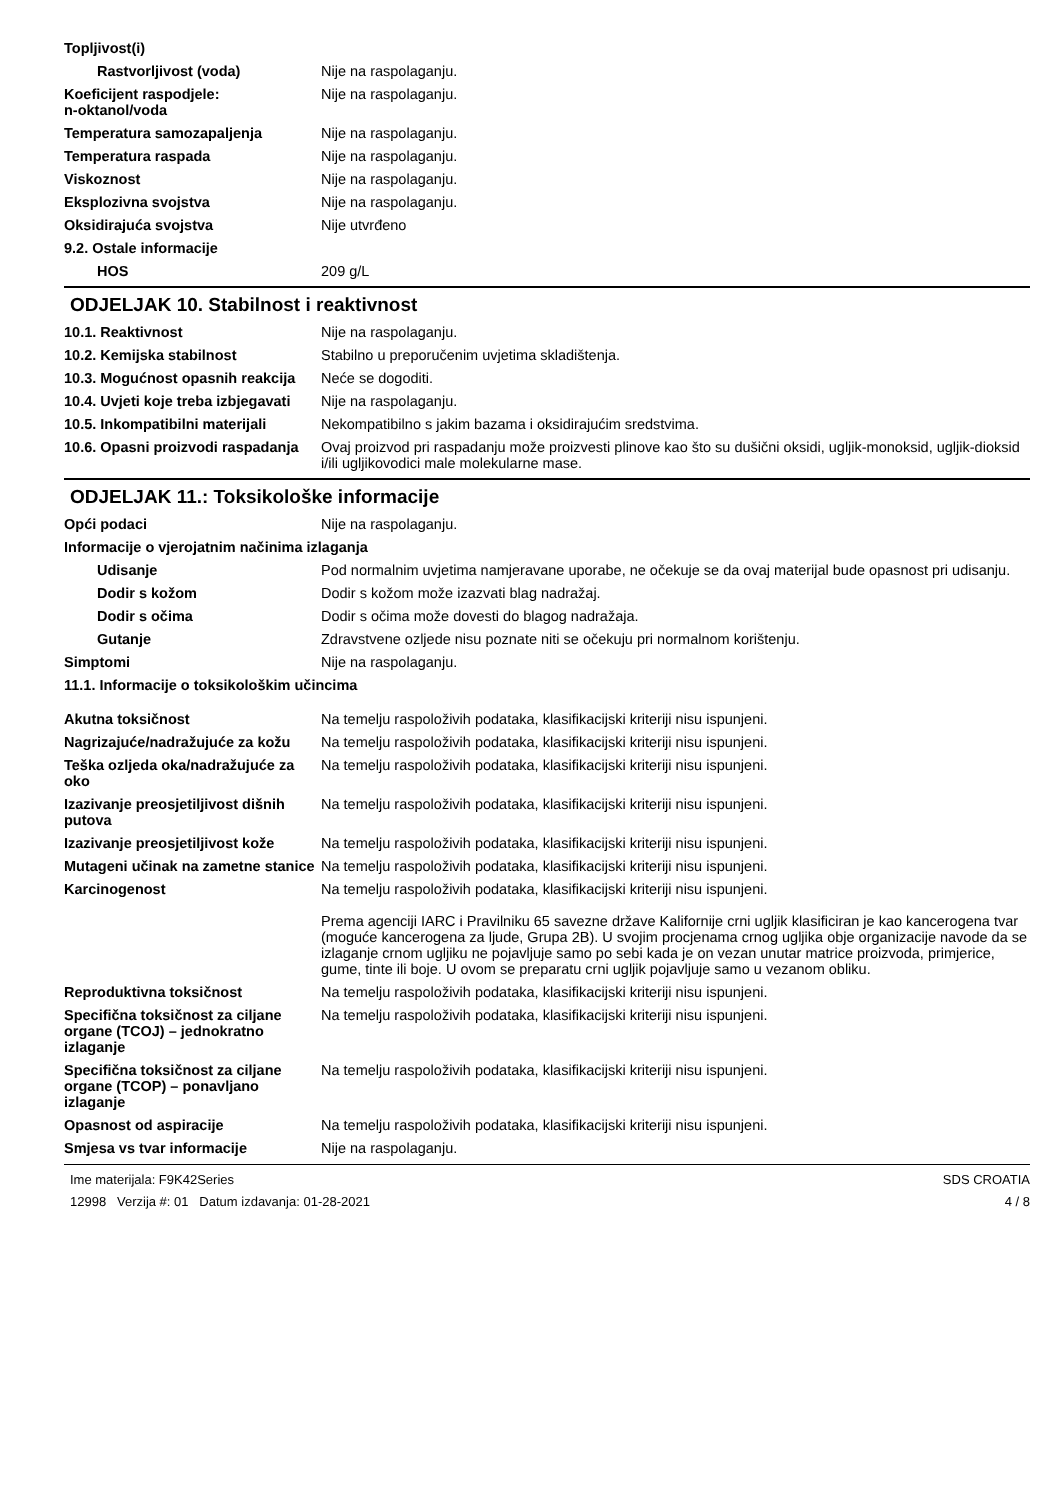Topljivost(i)
Rastvorljivost (voda) Nije na raspolaganju.
Koeficijent raspodjele:
n-oktanol/voda
Nije na raspolaganju.
Temperatura samozapaljenja Nije na raspolaganju.
Temperatura raspada Nije na raspolaganju.
Viskoznost Nije na raspolaganju.
Eksplozivna svojstva Nije na raspolaganju.
Oksidirajuća svojstva Nije utvrđeno
9.2. Ostale informacije
HOS 209 g/L
ODJELJAK 10. Stabilnost i reaktivnost
10.1. Reaktivnost Nije na raspolaganju.
10.2. Kemijska stabilnost Stabilno u preporučenim uvjetima skladištenja.
10.3. Mogućnost opasnih reakcija
Neće se dogoditi.
10.4. Uvjeti koje treba izbjegavati
Nije na raspolaganju.
10.5. Inkompatibilni materijali
Nekompatibilno s jakim bazama i oksidirajućim sredstvima.
10.6. Opasni proizvodi raspadanja
Ovaj proizvod pri raspadanju može proizvesti plinove kao što su dušični oksidi, ugljik-monoksid, ugljik-dioksid i/ili ugljikovodici male molekularne mase.
ODJELJAK 11.: Toksikološke informacije
Opći podaci Nije na raspolaganju.
Informacije o vjerojatnim načinima izlaganja
Udisanje Pod normalnim uvjetima namjeravane uporabe, ne očekuje se da ovaj materijal bude opasnost pri udisanju.
Dodir s kožom Dodir s kožom može izazvati blag nadražaj.
Dodir s očima Dodir s očima može dovesti do blagog nadražaja.
Gutanje Zdravstvene ozljede nisu poznate niti se očekuju pri normalnom korištenju.
Simptomi Nije na raspolaganju.
11.1. Informacije o toksikološkim učincima
Akutna toksičnost Na temelju raspoloživih podataka, klasifikacijski kriteriji nisu ispunjeni.
Nagrizajuće/nadražujuće za kožu
Na temelju raspoloživih podataka, klasifikacijski kriteriji nisu ispunjeni.
Teška ozljeda oka/nadražujuće za oko
Na temelju raspoloživih podataka, klasifikacijski kriteriji nisu ispunjeni.
Izazivanje preosjetiljivost dišnih putova
Na temelju raspoloživih podataka, klasifikacijski kriteriji nisu ispunjeni.
Izazivanje preosjetiljivost kože
Na temelju raspoloživih podataka, klasifikacijski kriteriji nisu ispunjeni.
Mutageni učinak na zametne stanice
Na temelju raspoloživih podataka, klasifikacijski kriteriji nisu ispunjeni.
Karcinogenost Na temelju raspoloživih podataka, klasifikacijski kriteriji nisu ispunjeni.
Prema agenciji IARC i Pravilniku 65 savezne države Kalifornije crni ugljik klasificiran je kao kancerogena tvar (moguće kancerogena za ljude, Grupa 2B). U svojim procjenama crnog ugljika obje organizacije navode da se izlaganje crnom ugljiku ne pojavljuje samo po sebi kada je on vezan unutar matrice proizvoda, primjerice, gume, tinte ili boje. U ovom se preparatu crni ugljik pojavljuje samo u vezanom obliku.
Reproduktivna toksičnost Na temelju raspoloživih podataka, klasifikacijski kriteriji nisu ispunjeni.
Specifična toksičnost za ciljane organe (TCOJ) – jednokratno izlaganje
Na temelju raspoloživih podataka, klasifikacijski kriteriji nisu ispunjeni.
Specifična toksičnost za ciljane organe (TCOP) – ponavljano izlaganje
Na temelju raspoloživih podataka, klasifikacijski kriteriji nisu ispunjeni.
Opasnost od aspiracije Na temelju raspoloživih podataka, klasifikacijski kriteriji nisu ispunjeni.
Smjesa vs tvar informacije Nije na raspolaganju.
Ime materijala: F9K42Series
12998 Verzija #: 01 Datum izdavanja: 01-28-2021
SDS CROATIA
4 / 8